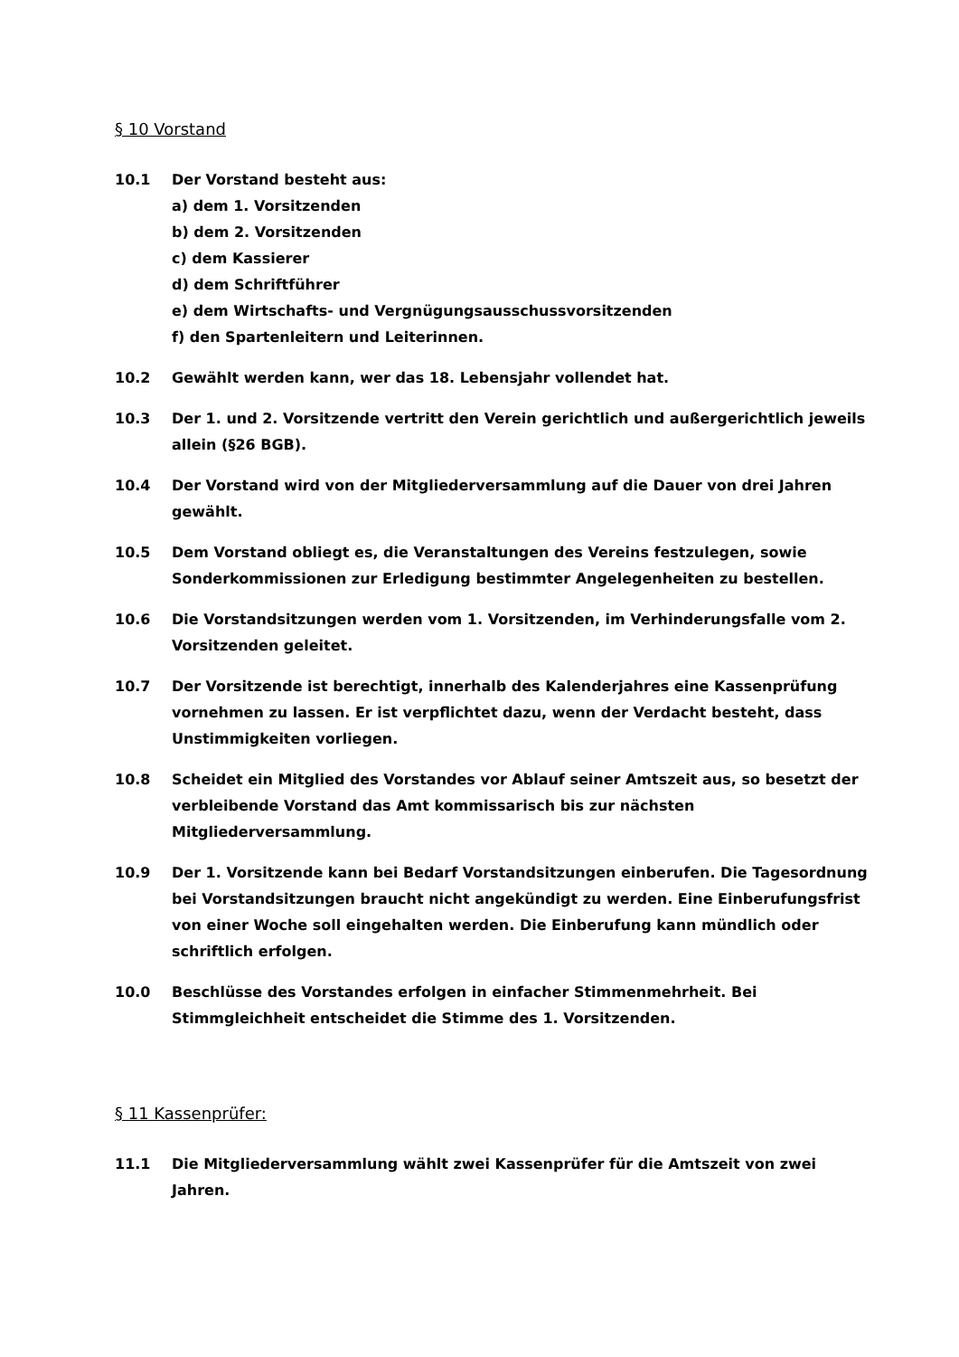§ 10 Vorstand
10.1 Der Vorstand besteht aus:
a) dem 1. Vorsitzenden
b) dem 2. Vorsitzenden
c) dem Kassierer
d) dem Schriftführer
e) dem Wirtschafts- und Vergnügungsausschussvorsitzenden
f) den Spartenleitern und Leiterinnen.
10.2 Gewählt werden kann, wer das 18. Lebensjahr vollendet hat.
10.3 Der 1. und 2. Vorsitzende vertritt den Verein gerichtlich und außergerichtlich jeweils allein (§26 BGB).
10.4 Der Vorstand wird von der Mitgliederversammlung auf die Dauer von drei Jahren gewählt.
10.5 Dem Vorstand obliegt es, die Veranstaltungen des Vereins festzulegen, sowie Sonderkommissionen zur Erledigung bestimmter Angelegenheiten zu bestellen.
10.6 Die Vorstandsitzungen werden vom 1. Vorsitzenden, im Verhinderungsfalle vom 2. Vorsitzenden geleitet.
10.7 Der Vorsitzende ist berechtigt, innerhalb des Kalenderjahres eine Kassenprüfung vornehmen zu lassen. Er ist verpflichtet dazu, wenn der Verdacht besteht, dass Unstimmigkeiten vorliegen.
10.8 Scheidet ein Mitglied des Vorstandes vor Ablauf seiner Amtszeit aus, so besetzt der verbleibende Vorstand das Amt kommissarisch bis zur nächsten Mitgliederversammlung.
10.9 Der 1. Vorsitzende kann bei Bedarf Vorstandsitzungen einberufen. Die Tagesordnung bei Vorstandsitzungen braucht nicht angekündigt zu werden. Eine Einberufungsfrist von einer Woche soll eingehalten werden. Die Einberufung kann mündlich oder schriftlich erfolgen.
10.0 Beschlüsse des Vorstandes erfolgen in einfacher Stimmenmehrheit. Bei Stimmgleichheit entscheidet die Stimme des 1. Vorsitzenden.
§ 11 Kassenprüfer:
11.1 Die Mitgliederversammlung wählt zwei Kassenprüfer für die Amtszeit von zwei Jahren.